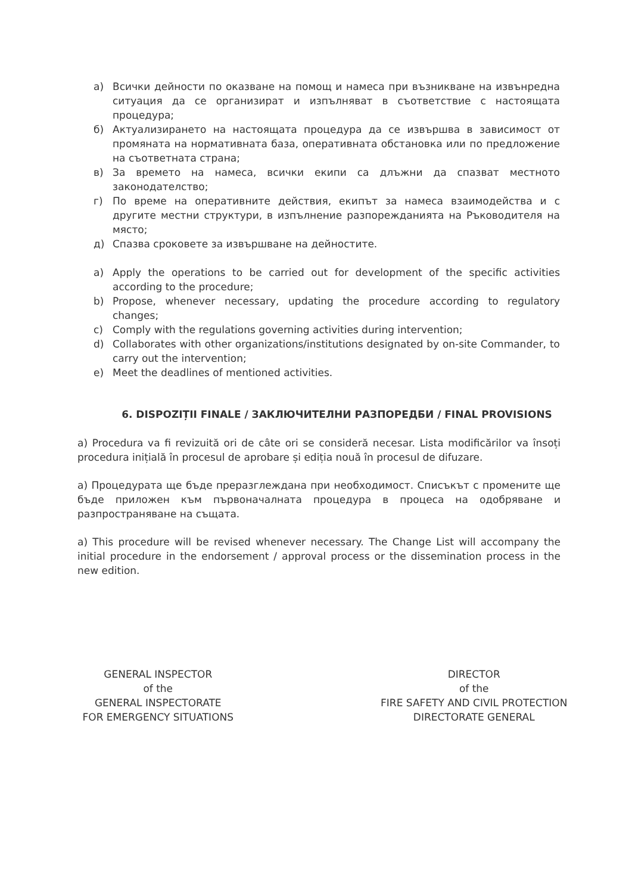а) Всички дейности по оказване на помощ и намеса при възникване на извънредна ситуация да се организират и изпълняват в съответствие с настоящата процедура;
б) Актуализирането на настоящата процедура да се извършва в зависимост от промяната на нормативната база, оперативната обстановка или по предложение на съответната страна;
в) За времето на намеса, всички екипи са длъжни да спазват местното законодателство;
г) По време на оперативните действия, екипът за намеса взаимодейства и с другите местни структури, в изпълнение разпорежданията на Ръководителя на място;
д) Спазва сроковете за извършване на дейностите.
a) Apply the operations to be carried out for development of the specific activities according to the procedure;
b) Propose, whenever necessary, updating the procedure according to regulatory changes;
c) Comply with the regulations governing activities during intervention;
d) Collaborates with other organizations/institutions designated by on-site Commander, to carry out the intervention;
e) Meet the deadlines of mentioned activities.
6. DISPOZIȚII FINALE / ЗАКЛЮЧИТЕЛНИ РАЗПОРЕДБИ / FINAL PROVISIONS
a) Procedura va fi revizuită ori de câte ori se consideră necesar. Lista modificărilor va însoți procedura inițială în procesul de aprobare și ediția nouă în procesul de difuzare.
а) Процедурата ще бъде преразглеждана при необходимост. Списъкът с промените ще бъде приложен към първоначалната процедура в процеса на одобряване и разпространяване на същата.
a) This procedure will be revised whenever necessary. The Change List will accompany the initial procedure in the endorsement / approval process or the dissemination process in the new edition.
GENERAL INSPECTOR
of the
GENERAL INSPECTORATE
FOR EMERGENCY SITUATIONS
DIRECTOR
of the
FIRE SAFETY AND CIVIL PROTECTION
DIRECTORATE GENERAL